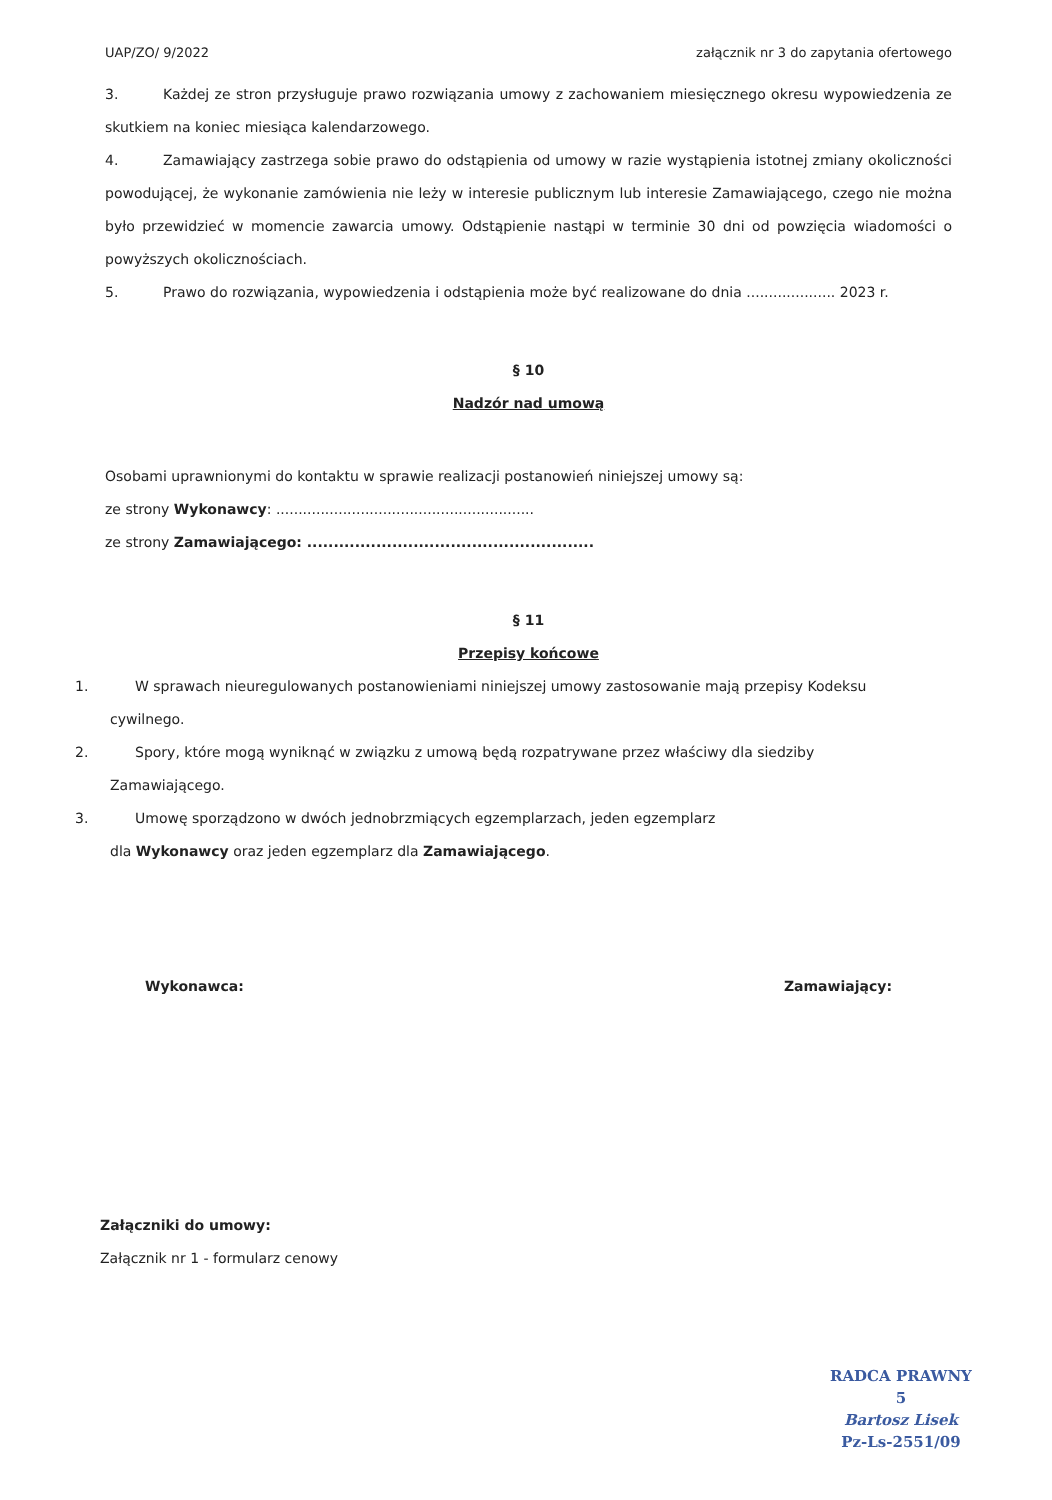UAP/ZO/ 9/2022 załącznik nr 3 do zapytania ofertowego
3. Każdej ze stron przysługuje prawo rozwiązania umowy z zachowaniem miesięcznego okresu wypowiedzenia ze skutkiem na koniec miesiąca kalendarzowego.
4. Zamawiający zastrzega sobie prawo do odstąpienia od umowy w razie wystąpienia istotnej zmiany okoliczności powodującej, że wykonanie zamówienia nie leży w interesie publicznym lub interesie Zamawiającego, czego nie można było przewidzieć w momencie zawarcia umowy. Odstąpienie nastąpi w terminie 30 dni od powzięcia wiadomości o powyższych okolicznościach.
5. Prawo do rozwiązania, wypowiedzenia i odstąpienia może być realizowane do dnia .................... 2023 r.
§ 10
Nadzór nad umową
Osobami uprawnionymi do kontaktu w sprawie realizacji postanowień niniejszej umowy są:
ze strony Wykonawcy: ..........................................................
ze strony Zamawiającego: ......................................................
§ 11
Przepisy końcowe
1. W sprawach nieuregulowanych postanowieniami niniejszej umowy zastosowanie mają przepisy Kodeksu
cywilnego.
2. Spory, które mogą wyniknąć w związku z umową będą rozpatrywane przez właściwy dla siedziby
Zamawiającego.
3. Umowę sporządzono w dwóch jednobrzmiących egzemplarzach, jeden egzemplarz
dla Wykonawcy oraz jeden egzemplarz dla Zamawiającego.
Wykonawca: Zamawiający:
Załączniki do umowy:
Załącznik nr 1 - formularz cenowy
RADCA PRAWNY
5
Bartosz Lisek
Pz-Ls-2551/09